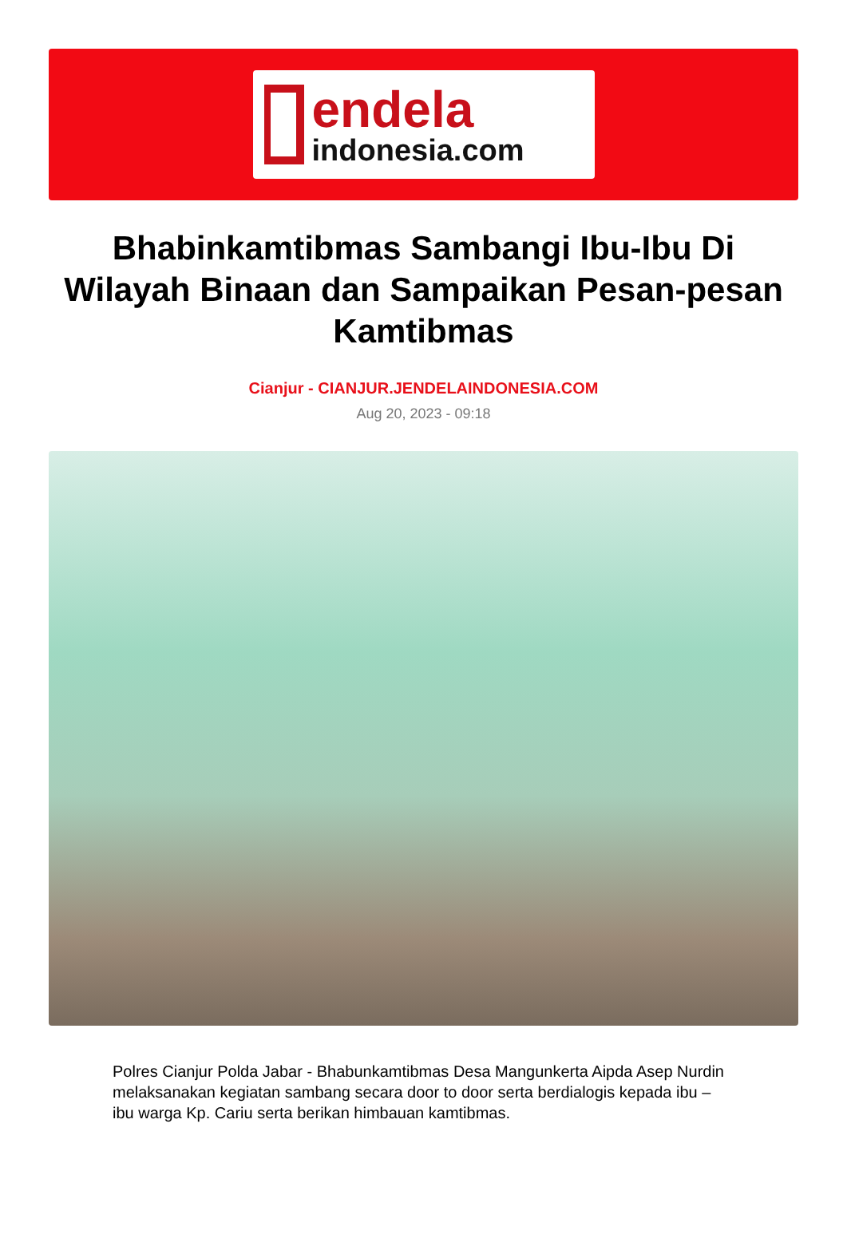endela
indonesia.com
Bhabinkamtibmas Sambangi Ibu-Ibu Di Wilayah Binaan dan Sampaikan Pesan-pesan Kamtibmas
Cianjur - CIANJUR.JENDELAINDONESIA.COM
Aug 20, 2023 - 09:18
Polres Cianjur Polda Jabar - Bhabunkamtibmas Desa Mangunkerta Aipda Asep Nurdin melaksanakan kegiatan sambang secara door to door serta berdialogis kepada ibu – ibu warga Kp. Cariu serta berikan himbauan kamtibmas.